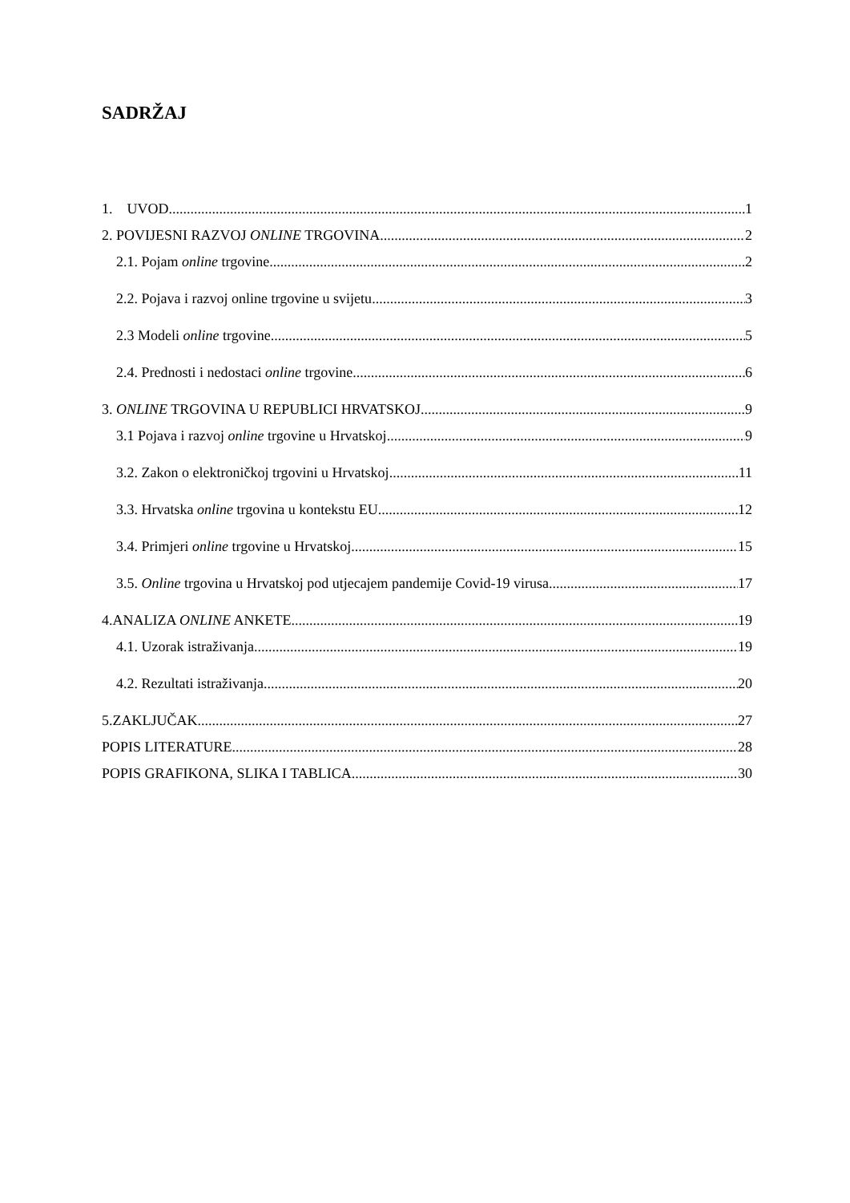SADRŽAJ
1. UVOD 1
2. POVIJESNI RAZVOJ ONLINE TRGOVINA 2
2.1. Pojam online trgovine 2
2.2. Pojava i razvoj online trgovine u svijetu 3
2.3 Modeli online trgovine 5
2.4. Prednosti i nedostaci online trgovine 6
3. ONLINE TRGOVINA U REPUBLICI HRVATSKOJ 9
3.1 Pojava i razvoj online trgovine u Hrvatskoj 9
3.2. Zakon o elektroničkoj trgovini u Hrvatskoj 11
3.3. Hrvatska online trgovina u kontekstu EU 12
3.4. Primjeri online trgovine u Hrvatskoj 15
3.5. Online trgovina u Hrvatskoj pod utjecajem pandemije Covid-19 virusa 17
4.ANALIZA ONLINE ANKETE 19
4.1. Uzorak istraživanja 19
4.2. Rezultati istraživanja 20
5.ZAKLJUČAK 27
POPIS LITERATURE 28
POPIS GRAFIKONA, SLIKA I TABLICA 30